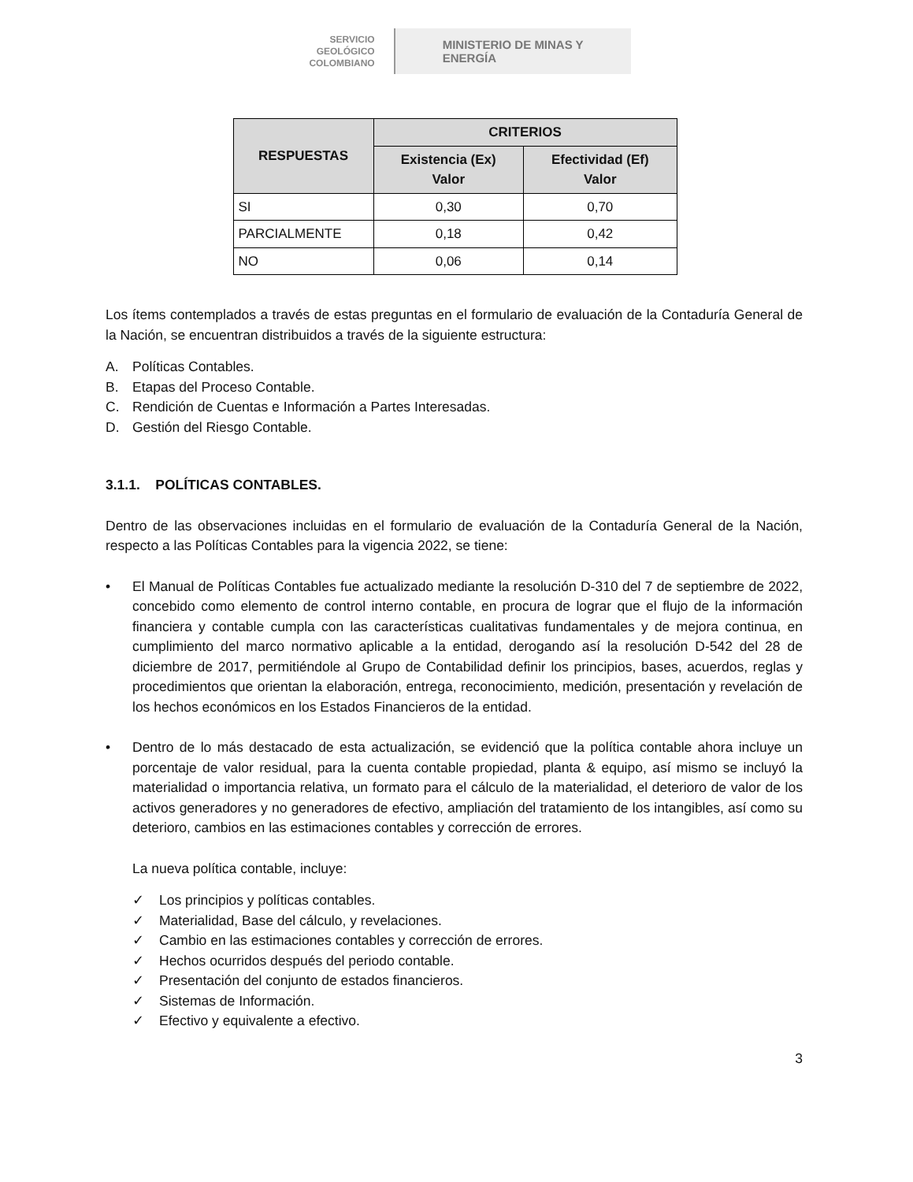SERVICIO
GEOLÓGICO
COLOMBIANO
MINISTERIO DE MINAS Y
ENERGÍA
| RESPUESTAS | CRITERIOS | |
| --- | --- | --- |
| | Existencia (Ex) Valor | Efectividad (Ef) Valor |
| SI | 0,30 | 0,70 |
| PARCIALMENTE | 0,18 | 0,42 |
| NO | 0,06 | 0,14 |
Los ítems contemplados a través de estas preguntas en el formulario de evaluación de la Contaduría General de la Nación, se encuentran distribuidos a través de la siguiente estructura:
A. Políticas Contables.
B. Etapas del Proceso Contable.
C. Rendición de Cuentas e Información a Partes Interesadas.
D. Gestión del Riesgo Contable.
3.1.1. POLÍTICAS CONTABLES.
Dentro de las observaciones incluidas en el formulario de evaluación de la Contaduría General de la Nación, respecto a las Políticas Contables para la vigencia 2022, se tiene:
• El Manual de Políticas Contables fue actualizado mediante la resolución D-310 del 7 de septiembre de 2022, concebido como elemento de control interno contable, en procura de lograr que el flujo de la información financiera y contable cumpla con las características cualitativas fundamentales y de mejora continua, en cumplimiento del marco normativo aplicable a la entidad, derogando así la resolución D-542 del 28 de diciembre de 2017, permitiéndole al Grupo de Contabilidad definir los principios, bases, acuerdos, reglas y procedimientos que orientan la elaboración, entrega, reconocimiento, medición, presentación y revelación de los hechos económicos en los Estados Financieros de la entidad.
• Dentro de lo más destacado de esta actualización, se evidenció que la política contable ahora incluye un porcentaje de valor residual, para la cuenta contable propiedad, planta & equipo, así mismo se incluyó la materialidad o importancia relativa, un formato para el cálculo de la materialidad, el deterioro de valor de los activos generadores y no generadores de efectivo, ampliación del tratamiento de los intangibles, así como su deterioro, cambios en las estimaciones contables y corrección de errores.
La nueva política contable, incluye:
✓ Los principios y políticas contables.
✓ Materialidad, Base del cálculo, y revelaciones.
✓ Cambio en las estimaciones contables y corrección de errores.
✓ Hechos ocurridos después del periodo contable.
✓ Presentación del conjunto de estados financieros.
✓ Sistemas de Información.
✓ Efectivo y equivalente a efectivo.
3